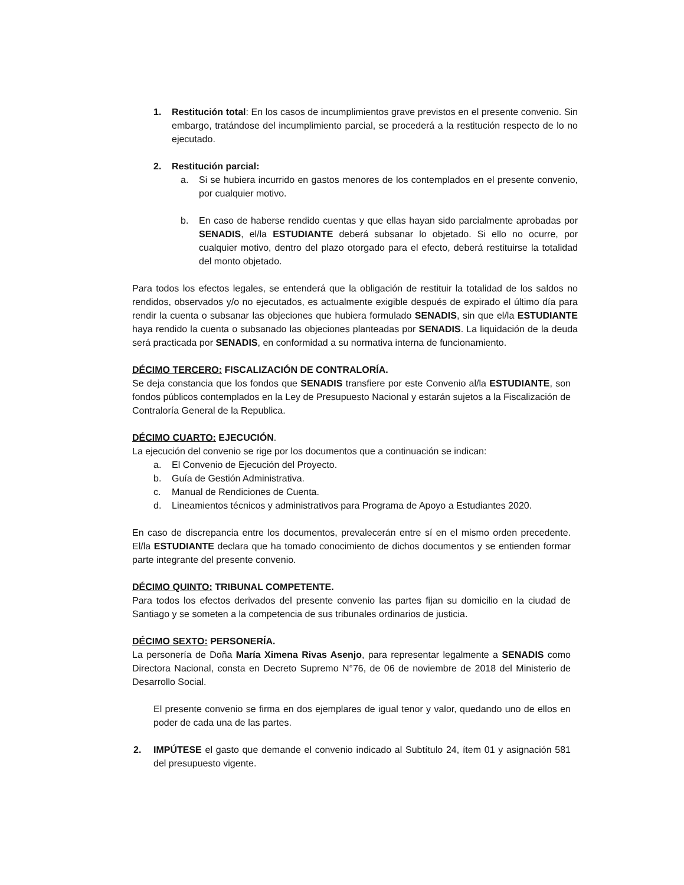1. Restitución total: En los casos de incumplimientos grave previstos en el presente convenio. Sin embargo, tratándose del incumplimiento parcial, se procederá a la restitución respecto de lo no ejecutado.
2. Restitución parcial:
a. Si se hubiera incurrido en gastos menores de los contemplados en el presente convenio, por cualquier motivo.
b. En caso de haberse rendido cuentas y que ellas hayan sido parcialmente aprobadas por SENADIS, el/la ESTUDIANTE deberá subsanar lo objetado. Si ello no ocurre, por cualquier motivo, dentro del plazo otorgado para el efecto, deberá restituirse la totalidad del monto objetado.
Para todos los efectos legales, se entenderá que la obligación de restituir la totalidad de los saldos no rendidos, observados y/o no ejecutados, es actualmente exigible después de expirado el último día para rendir la cuenta o subsanar las objeciones que hubiera formulado SENADIS, sin que el/la ESTUDIANTE haya rendido la cuenta o subsanado las objeciones planteadas por SENADIS. La liquidación de la deuda será practicada por SENADIS, en conformidad a su normativa interna de funcionamiento.
DÉCIMO TERCERO: FISCALIZACIÓN DE CONTRALORÍA.
Se deja constancia que los fondos que SENADIS transfiere por este Convenio al/la ESTUDIANTE, son fondos públicos contemplados en la Ley de Presupuesto Nacional y estarán sujetos a la Fiscalización de Contraloría General de la Republica.
DÉCIMO CUARTO: EJECUCIÓN.
La ejecución del convenio se rige por los documentos que a continuación se indican:
a. El Convenio de Ejecución del Proyecto.
b. Guía de Gestión Administrativa.
c. Manual de Rendiciones de Cuenta.
d. Lineamientos técnicos y administrativos para Programa de Apoyo a Estudiantes 2020.
En caso de discrepancia entre los documentos, prevalecerán entre sí en el mismo orden precedente. El/la ESTUDIANTE declara que ha tomado conocimiento de dichos documentos y se entienden formar parte integrante del presente convenio.
DÉCIMO QUINTO: TRIBUNAL COMPETENTE.
Para todos los efectos derivados del presente convenio las partes fijan su domicilio en la ciudad de Santiago y se someten a la competencia de sus tribunales ordinarios de justicia.
DÉCIMO SEXTO: PERSONERÍA.
La personería de Doña María Ximena Rivas Asenjo, para representar legalmente a SENADIS como Directora Nacional, consta en Decreto Supremo N°76, de 06 de noviembre de 2018 del Ministerio de Desarrollo Social.
El presente convenio se firma en dos ejemplares de igual tenor y valor, quedando uno de ellos en poder de cada una de las partes.
2. IMPÚTESE el gasto que demande el convenio indicado al Subtítulo 24, ítem 01 y asignación 581 del presupuesto vigente.